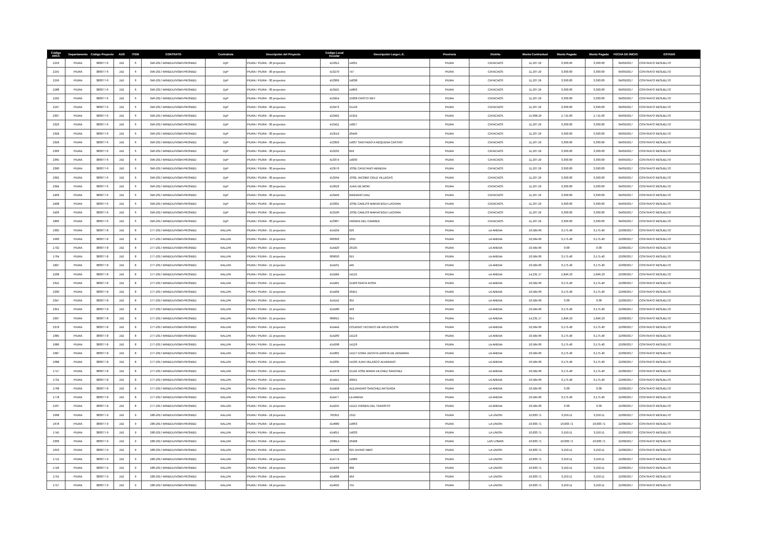| Código ARCC | Departamento | Código Proyecto | ADS | ITEM | CONTRATO | Contratista | Descripción del Proyecto | Código Local Escolar | Descripción Larga L.E. | Provincia | Distrito | Monto Contractual | Monto Pagado | Monto Pagado | FECHA DE INICIO | ESTADO |
| --- | --- | --- | --- | --- | --- | --- | --- | --- | --- | --- | --- | --- | --- | --- | --- | --- |
| 2253 | PIURA | 380077-6 | 242 | 6 | 346-2017-MINEDU/VGMI-PRONIED | DyP | PIURA / PIURA - 30 proyectos | 413312 | 14031 | PIURA | CATACAOS | 11,207.29 | 3,393.00 | 3,393.00 | 04/09/2017 | CONTRATO RESUELTO |
| 2255 | PIURA | 380077-6 | 242 | 6 | 346-2017-MINEDU/VGMI-PRONIED | DyP | PIURA / PIURA - 30 proyectos | 413270 | 747 | PIURA | CATACAOS | 11,207.29 | 3,393.00 | 3,393.00 | 04/09/2017 | CONTRATO RESUELTO |
| 2256 | PIURA | 380077-6 | 242 | 6 | 346-2017-MINEDU/VGMI-PRONIED | DyP | PIURA / PIURA - 30 proyectos | 413369 | 14038 | PIURA | CATACAOS | 11,207.29 | 3,393.00 | 3,393.00 | 04/09/2017 | CONTRATO RESUELTO |
| 2288 | PIURA | 380077-6 | 242 | 6 | 346-2017-MINEDU/VGMI-PRONIED | DyP | PIURA / PIURA - 30 proyectos | 413425 | 14893 | PIURA | CATACAOS | 11,207.29 | 3,393.00 | 3,393.00 | 04/09/2017 | CONTRATO RESUELTO |
| 2292 | PIURA | 380077-6 | 242 | 6 | 346-2017-MINEDU/VGMI-PRONIED | DyP | PIURA / PIURA - 30 proyectos | 413454 | 15008 CRISTO REY | PIURA | CATACAOS | 11,207.29 | 3,393.00 | 3,393.00 | 04/09/2017 | CONTRATO RESUELTO |
| 2297 | PIURA | 380077-6 | 242 | 6 | 346-2017-MINEDU/VGMI-PRONIED | DyP | PIURA / PIURA - 30 proyectos | 413473 | 15143 | PIURA | CATACAOS | 11,207.29 | 3,393.00 | 3,393.00 | 04/09/2017 | CONTRATO RESUELTO |
| 2307 | PIURA | 380077-6 | 242 | 6 | 346-2017-MINEDU/VGMI-PRONIED | DyP | PIURA / PIURA - 30 proyectos | 413492 | 15324 | PIURA | CATACAOS | 15,068.29 | 2,715.00 | 2,715.00 | 04/09/2017 | CONTRATO RESUELTO |
| 2323 | PIURA | 380077-6 | 242 | 6 | 346-2017-MINEDU/VGMI-PRONIED | DyP | PIURA / PIURA - 30 proyectos | 413411 | 14057 | PIURA | CATACAOS | 11,207.29 | 3,393.00 | 3,393.00 | 04/09/2017 | CONTRATO RESUELTO |
| 2328 | PIURA | 380077-6 | 242 | 6 | 346-2017-MINEDU/VGMI-PRONIED | DyP | PIURA / PIURA - 30 proyectos | 413519 | 20446 | PIURA | CATACAOS | 11,207.29 | 3,393.00 | 3,393.00 | 04/09/2017 | CONTRATO RESUELTO |
| 2358 | PIURA | 380077-6 | 242 | 6 | 346-2017-MINEDU/VGMI-PRONIED | DyP | PIURA / PIURA - 30 proyectos | 413350 | 14037 SANTIAGO A REQUENA CASTRO | PIURA | CATACAOS | 11,207.29 | 3,393.00 | 3,393.00 | 04/09/2017 | CONTRATO RESUELTO |
| 2363 | PIURA | 380077-6 | 242 | 6 | 346-2017-MINEDU/VGMI-PRONIED | DyP | PIURA / PIURA - 30 proyectos | 413232 | 818 | PIURA | CATACAOS | 11,207.29 | 3,393.00 | 3,393.00 | 04/09/2017 | CONTRATO RESUELTO |
| 2365 | PIURA | 380077-6 | 242 | 6 | 346-2017-MINEDU/VGMI-PRONIED | DyP | PIURA / PIURA - 30 proyectos | 413374 | 14039 | PIURA | CATACAOS | 11,207.29 | 3,393.00 | 3,393.00 | 04/09/2017 | CONTRATO RESUELTO |
| 2390 | PIURA | 380077-6 | 242 | 6 | 346-2017-MINEDU/VGMI-PRONIED | DyP | PIURA / PIURA - 30 proyectos | 413576 | JOSE CAYETANO HEREDIA | PIURA | CATACAOS | 11,207.29 | 3,393.00 | 3,393.00 | 04/09/2017 | CONTRATO RESUELTO |
| 2392 | PIURA | 380077-6 | 242 | 6 | 346-2017-MINEDU/VGMI-PRONIED | DyP | PIURA / PIURA - 30 proyectos | 413294 | JOSE JACOBO CRUZ VILLEGAS | PIURA | CATACAOS | 11,207.29 | 3,393.00 | 3,393.00 | 04/09/2017 | CONTRATO RESUELTO |
| 2394 | PIURA | 380077-6 | 242 | 6 | 346-2017-MINEDU/VGMI-PRONIED | DyP | PIURA / PIURA - 30 proyectos | 413623 | JUAN DE MORI | PIURA | CATACAOS | 11,207.29 | 3,393.00 | 3,393.00 | 04/09/2017 | CONTRATO RESUELTO |
| 2403 | PIURA | 380077-6 | 242 | 6 | 346-2017-MINEDU/VGMI-PRONIED | DyP | PIURA / PIURA - 30 proyectos | 413449 | MARIANO DIAZ | PIURA | CATACAOS | 11,207.29 | 3,393.00 | 3,393.00 | 04/09/2017 | CONTRATO RESUELTO |
| 2408 | PIURA | 380077-6 | 242 | 6 | 346-2017-MINEDU/VGMI-PRONIED | DyP | PIURA / PIURA - 30 proyectos | 413331 | JOSE CARLOS MARIATEGUI LACHIRA | PIURA | CATACAOS | 11,207.29 | 3,393.00 | 3,393.00 | 04/09/2017 | CONTRATO RESUELTO |
| 2409 | PIURA | 380077-6 | 242 | 6 | 346-2017-MINEDU/VGMI-PRONIED | DyP | PIURA / PIURA - 30 proyectos | 413190 | JOSE CARLOS MARIATEGUI LACHIRA | PIURA | CATACAOS | 11,207.29 | 3,393.00 | 3,393.00 | 04/09/2017 | CONTRATO RESUELTO |
| 2806 | PIURA | 380077-6 | 242 | 6 | 346-2017-MINEDU/VGMI-PRONIED | DyP | PIURA / PIURA - 30 proyectos | 413307 | VIRGEN DEL CARMEN | PIURA | CATACAOS | 11,207.29 | 3,393.00 | 3,393.00 | 04/09/2017 | CONTRATO RESUELTO |
| 1305 | PIURA | 380077-8 | 242 | 8 | 277-2017-MINEDU/VGMI-PRONIED | KALLPA | PIURA / PIURA - 21 proyectos | 414104 | 026 | PIURA | LA ARENA | 10,584.66 | 3,175.40 | 3,175.40 | 22/08/2017 | CONTRATO RESUELTO |
| 1660 | PIURA | 380077-8 | 242 | 8 | 277-2017-MINEDU/VGMI-PRONIED | KALLPA | PIURA / PIURA - 21 proyectos | 660393 | 1055 | PIURA | LA ARENA | 10,584.66 | 3,175.40 | 3,175.40 | 22/08/2017 | CONTRATO RESUELTO |
| 1732 | PIURA | 380077-8 | 242 | 8 | 277-2017-MINEDU/VGMI-PRONIED | KALLPA | PIURA / PIURA - 21 proyectos | 414420 | 20135 | PIURA | LA ARENA | 10,584.66 | 0.00 | 0.00 | 22/08/2017 | CONTRATO RESUELTO |
| 1764 | PIURA | 380077-8 | 242 | 8 | 277-2017-MINEDU/VGMI-PRONIED | KALLPA | PIURA / PIURA - 21 proyectos | 609620 | 915 | PIURA | LA ARENA | 10,584.66 | 3,175.40 | 3,175.40 | 22/08/2017 | CONTRATO RESUELTO |
| 1897 | PIURA | 380077-8 | 242 | 8 | 277-2017-MINEDU/VGMI-PRONIED | KALLPA | PIURA / PIURA - 21 proyectos | 414161 | 445 | PIURA | LA ARENA | 10,584.66 | 3,175.40 | 3,175.40 | 22/08/2017 | CONTRATO RESUELTO |
| 2268 | PIURA | 380077-8 | 242 | 8 | 277-2017-MINEDU/VGMI-PRONIED | KALLPA | PIURA / PIURA - 21 proyectos | 414284 | 14125 | PIURA | LA ARENA | 14,231.17 | 2,846.23 | 2,846.23 | 22/08/2017 | CONTRATO RESUELTO |
| 2315 | PIURA | 380077-8 | 242 | 8 | 277-2017-MINEDU/VGMI-PRONIED | KALLPA | PIURA / PIURA - 21 proyectos | 414401 | 15493 SANTA ROSA | PIURA | LA ARENA | 10,584.66 | 3,175.40 | 3,175.40 | 22/08/2017 | CONTRATO RESUELTO |
| 2330 | PIURA | 380077-8 | 242 | 8 | 277-2017-MINEDU/VGMI-PRONIED | KALLPA | PIURA / PIURA - 21 proyectos | 414439 | 20451 | PIURA | LA ARENA | 10,584.66 | 3,175.40 | 3,175.40 | 22/08/2017 | CONTRATO RESUELTO |
| 2347 | PIURA | 380077-8 | 242 | 8 | 277-2017-MINEDU/VGMI-PRONIED | KALLPA | PIURA / PIURA - 21 proyectos | 414142 | 355 | PIURA | LA ARENA | 10,584.66 | 0.00 | 0.00 | 22/08/2017 | CONTRATO RESUELTO |
| 2351 | PIURA | 380077-8 | 242 | 8 | 277-2017-MINEDU/VGMI-PRONIED | KALLPA | PIURA / PIURA - 21 proyectos | 414180 | 493 | PIURA | LA ARENA | 10,584.66 | 3,175.40 | 3,175.40 | 22/08/2017 | CONTRATO RESUELTO |
| 2367 | PIURA | 380077-8 | 242 | 8 | 277-2017-MINEDU/VGMI-PRONIED | KALLPA | PIURA / PIURA - 21 proyectos | 609615 | 914 | PIURA | LA ARENA | 14,231.17 | 2,846.23 | 2,846.23 | 22/08/2017 | CONTRATO RESUELTO |
| 2378 | PIURA | 380077-8 | 242 | 8 | 277-2017-MINEDU/VGMI-PRONIED | KALLPA | PIURA / PIURA - 21 proyectos | 414444 | COLEGIO TECNICO DE APLICACION | PIURA | LA ARENA | 10,584.66 | 3,175.40 | 3,175.40 | 22/08/2017 | CONTRATO RESUELTO |
| 1685 | PIURA | 380077-8 | 242 | 8 | 277-2017-MINEDU/VGMI-PRONIED | KALLPA | PIURA / PIURA - 21 proyectos | 414260 | 14123 | PIURA | LA ARENA | 10,584.66 | 3,175.40 | 3,175.40 | 22/08/2017 | CONTRATO RESUELTO |
| 1686 | PIURA | 380077-8 | 242 | 8 | 277-2017-MINEDU/VGMI-PRONIED | KALLPA | PIURA / PIURA - 21 proyectos | 414298 | 14126 | PIURA | LA ARENA | 10,584.66 | 3,175.40 | 3,175.40 | 22/08/2017 | CONTRATO RESUELTO |
| 1687 | PIURA | 380077-8 | 242 | 8 | 277-2017-MINEDU/VGMI-PRONIED | KALLPA | PIURA / PIURA - 21 proyectos | 414302 | 14127 DORA JACINTA ZAPATA DE ZEGARRA | PIURA | LA ARENA | 10,584.66 | 3,175.40 | 3,175.40 | 22/08/2017 | CONTRATO RESUELTO |
| 1688 | PIURA | 380077-8 | 242 | 8 | 277-2017-MINEDU/VGMI-PRONIED | KALLPA | PIURA / PIURA - 21 proyectos | 414335 | 14130 JUAN VELASCO ALVARADO | PIURA | LA ARENA | 10,584.66 | 3,175.40 | 3,175.40 | 22/08/2017 | CONTRATO RESUELTO |
| 1717 | PIURA | 380077-8 | 242 | 8 | 277-2017-MINEDU/VGMI-PRONIED | KALLPA | PIURA / PIURA - 21 proyectos | 414378 | 15118 JOSE MARIA VILCHEZ SANCHEZ | PIURA | LA ARENA | 10,584.66 | 3,175.40 | 3,175.40 | 22/08/2017 | CONTRATO RESUELTO |
| 1731 | PIURA | 380077-8 | 242 | 8 | 277-2017-MINEDU/VGMI-PRONIED | KALLPA | PIURA / PIURA - 21 proyectos | 414415 | 20041 | PIURA | LA ARENA | 10,584.66 | 3,175.40 | 3,175.40 | 22/08/2017 | CONTRATO RESUELTO |
| 1768 | PIURA | 380077-8 | 242 | 8 | 277-2017-MINEDU/VGMI-PRONIED | KALLPA | PIURA / PIURA - 21 proyectos | 414458 | ALEJANDRO SANCHEZ ARTEAGA | PIURA | LA ARENA | 10,584.66 | 0.00 | 0.00 | 22/08/2017 | CONTRATO RESUELTO |
| 1778 | PIURA | 380077-8 | 242 | 8 | 277-2017-MINEDU/VGMI-PRONIED | KALLPA | PIURA / PIURA - 21 proyectos | 414477 | LA ARENA | PIURA | LA ARENA | 10,584.66 | 3,175.40 | 3,175.40 | 22/08/2017 | CONTRATO RESUELTO |
| 2267 | PIURA | 380077-8 | 242 | 8 | 277-2017-MINEDU/VGMI-PRONIED | KALLPA | PIURA / PIURA - 21 proyectos | 414255 | 14122 VIRGEN DEL TRANSITO | PIURA | LA ARENA | 10,584.66 | 0.00 | 0.00 | 22/08/2017 | CONTRATO RESUELTO |
| 1668 | PIURA | 380077-9 | 242 | 9 | 280-2017-MINEDU/VGMI-PRONIED | KALLPA | PIURA / PIURA - 18 proyectos | 765352 | 1312 | PIURA | LA UNION | 10,833.71 | 3,250.11 | 3,250.11 | 22/08/2017 | CONTRATO RESUELTO |
| 1678 | PIURA | 380077-9 | 242 | 9 | 280-2017-MINEDU/VGMI-PRONIED | KALLPA | PIURA / PIURA - 18 proyectos | 414689 | 14063 | PIURA | LA UNION | 10,833.71 | 10,833.71 | 10,833.71 | 22/08/2017 | CONTRATO RESUELTO |
| 1745 | PIURA | 380077-9 | 242 | 9 | 280-2017-MINEDU/VGMI-PRONIED | KALLPA | PIURA / PIURA - 18 proyectos | 414651 | 14033 | PIURA | LA UNION | 10,833.71 | 3,250.11 | 3,250.11 | 22/08/2017 | CONTRATO RESUELTO |
| 2333 | PIURA | 380077-9 | 242 | 9 | 280-2017-MINEDU/VGMI-PRONIED | KALLPA | PIURA / PIURA - 18 proyectos | 293814 | 20498 | PIURA | LAS LOMAS | 10,833.71 | 10,833.71 | 10,833.71 | 22/08/2017 | CONTRATO RESUELTO |
| 1653 | PIURA | 380077-9 | 242 | 9 | 280-2017-MINEDU/VGMI-PRONIED | KALLPA | PIURA / PIURA - 18 proyectos | 414496 | 025 DIVINO NIÐO | PIURA | LA UNION | 10,833.71 | 3,250.11 | 3,250.11 | 22/08/2017 | CONTRATO RESUELTO |
| 1712 | PIURA | 380077-9 | 242 | 9 | 280-2017-MINEDU/VGMI-PRONIED | KALLPA | PIURA / PIURA - 18 proyectos | 414774 | 14989 | PIURA | LA UNION | 10,833.71 | 3,250.11 | 3,250.11 | 22/08/2017 | CONTRATO RESUELTO |
| 1746 | PIURA | 380077-9 | 242 | 9 | 280-2017-MINEDU/VGMI-PRONIED | KALLPA | PIURA / PIURA - 18 proyectos | 414566 | 368 | PIURA | LA UNION | 10,833.71 | 3,250.11 | 3,250.11 | 22/08/2017 | CONTRATO RESUELTO |
| 1755 | PIURA | 380077-9 | 242 | 9 | 280-2017-MINEDU/VGMI-PRONIED | KALLPA | PIURA / PIURA - 18 proyectos | 414608 | 464 | PIURA | LA UNION | 10,833.71 | 3,250.11 | 3,250.11 | 22/08/2017 | CONTRATO RESUELTO |
| 1757 | PIURA | 380077-9 | 242 | 9 | 280-2017-MINEDU/VGMI-PRONIED | KALLPA | PIURA / PIURA - 18 proyectos | 414632 | 755 | PIURA | LA UNION | 10,833.71 | 3,250.11 | 3,250.11 | 22/08/2017 | CONTRATO RESUELTO |